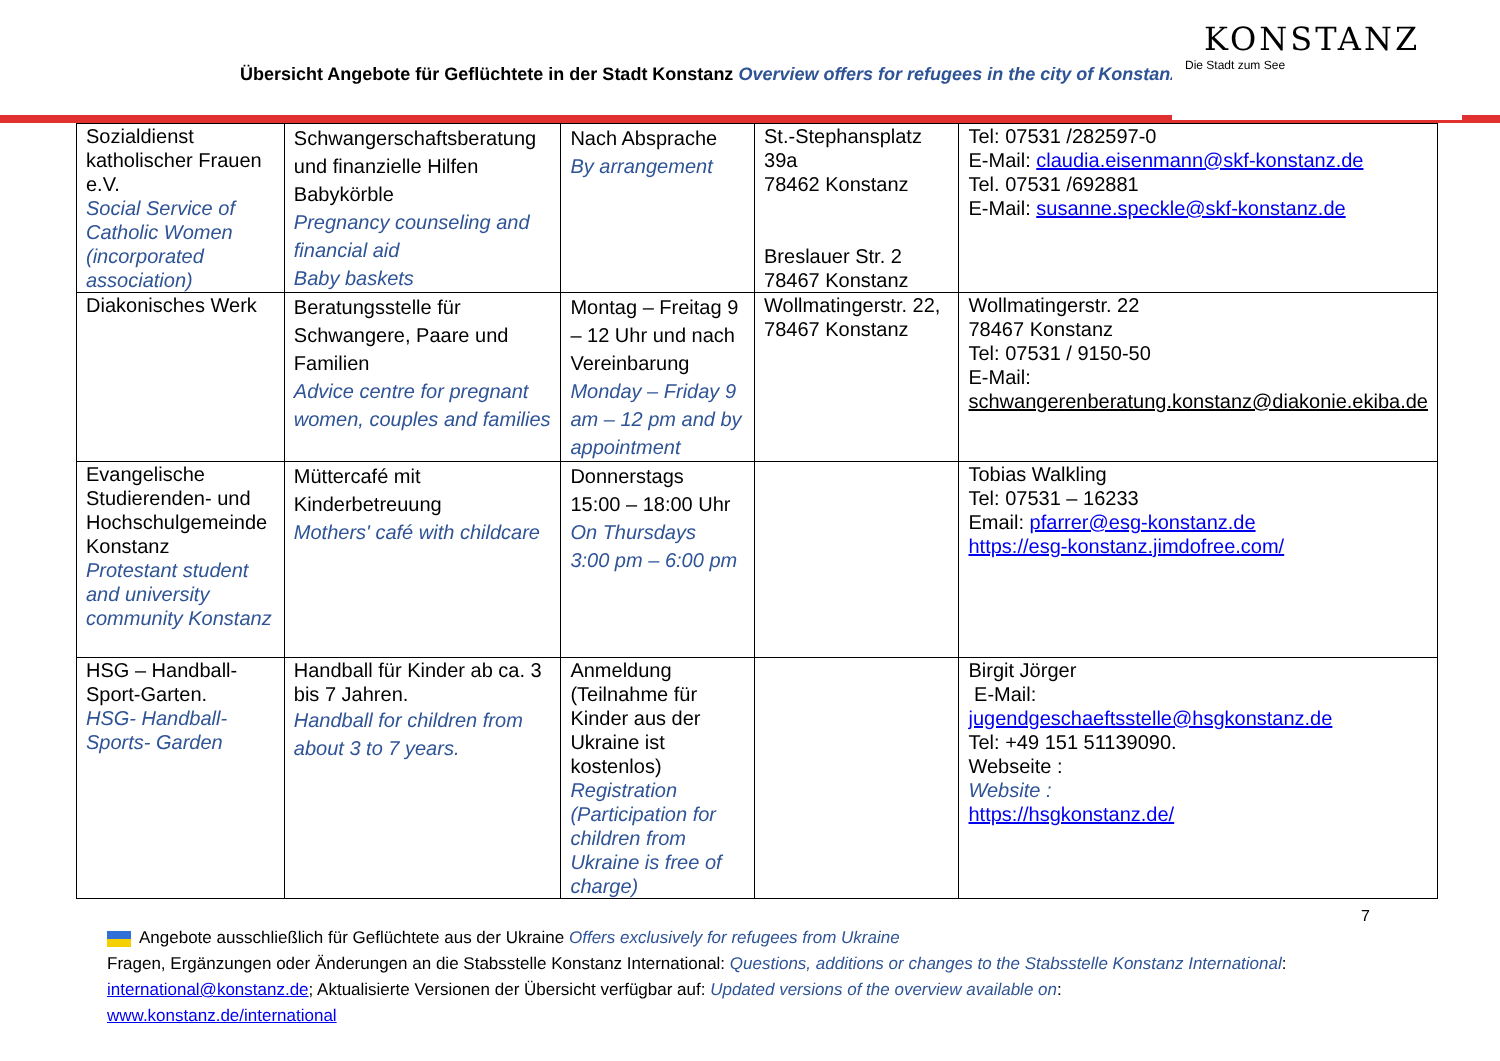Übersicht Angebote für Geflüchtete in der Stadt Konstanz Overview offers for refugees in the city of Konstanz
KONSTANZ
Die Stadt zum See
| Sozialdienst katholischer Frauen e.V. Social Service of Catholic Women (incorporated association) | Schwangerschaftsberatung und finanzielle Hilfen Babykörble Pregnancy counseling and financial aid Baby baskets | Nach Absprache By arrangement | St.-Stephansplatz 39a 78462 Konstanz Breslauer Str. 2 78467 Konstanz | Tel: 07531 /282597-0 E-Mail: claudia.eisenmann@skf-konstanz.de Tel. 07531 /692881 E-Mail: susanne.speckle@skf-konstanz.de |
| Diakonisches Werk | Beratungsstelle für Schwangere, Paare und Familien Advice centre for pregnant women, couples and families | Montag – Freitag 9 – 12 Uhr und nach Vereinbarung Monday – Friday 9 am – 12 pm and by appointment | Wollmatingerstr. 22, 78467 Konstanz | Wollmatingerstr. 22 78467 Konstanz Tel: 07531 / 9150-50 E-Mail: schwangerenberatung.konstanz@diakonie.ekiba.de |
| Evangelische Studierenden- und Hochschulgemeinde Konstanz Protestant student and university community Konstanz | Müttercafé mit Kinderbetreuung Mothers' café with childcare | Donnerstags 15:00 – 18:00 Uhr On Thursdays 3:00 pm – 6:00 pm | | Tobias Walkling Tel: 07531 – 16233 Email: pfarrer@esg-konstanz.de https://esg-konstanz.jimdofree.com/ |
| HSG – Handball-Sport-Garten. HSG- Handball-Sports- Garden | Handball für Kinder ab ca. 3 bis 7 Jahren. Handball for children from about 3 to 7 years. | Anmeldung (Teilnahme für Kinder aus der Ukraine ist kostenlos) Registration (Participation for children from Ukraine is free of charge) | | Birgit Jörger E-Mail: jugendgeschaeftsstelle@hsgkonstanz.de Tel: +49 151 51139090. Webseite : Website : https://hsgkonstanz.de/ |
7
Angebote ausschließlich für Geflüchtete aus der Ukraine Offers exclusively for refugees from Ukraine
Fragen, Ergänzungen oder Änderungen an die Stabsstelle Konstanz International: Questions, additions or changes to the Stabsstelle Konstanz International:
international@konstanz.de; Aktualisierte Versionen der Übersicht verfügbar auf: Updated versions of the overview available on:
www.konstanz.de/international